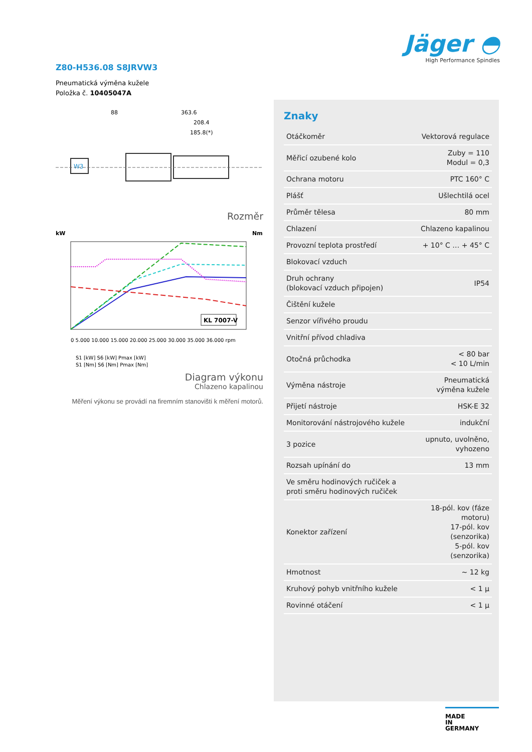Jäger ◓
High Performance Spindles
Z80-H536.08 S8JRVW3
Pneumatická výměna kužele
Položka č. 10405047A
W3
88
363.6
208.4
185.8(*)
Rozměr
kW
Nm
KL 7007-V
0 5.000 10.000 15.000 20.000 25.000 30.000 35.000 36.000 rpm
S1 [kW] S6 [kW] Pmax [kW]
S1 [Nm] S6 [Nm] Pmax [Nm]
Diagram výkonu
Chlazeno kapalinou
Měření výkonu se provádí na firemním stanovišti k měření motorů.
Znaky
| Otáčkoměr | Vektorová regulace |
| Měřicí ozubené kolo | Zuby = 110 Modul = 0,3 |
| Ochrana motoru | PTC 160° C |
| Plášť | Ušlechtilá ocel |
| Průměr tělesa | 80 mm |
| Chlazení | Chlazeno kapalinou |
| Provozní teplota prostředí | + 10° C … + 45° C |
| Blokovací vzduch | |
| Druh ochrany (blokovací vzduch připojen) | IP54 |
| Čištění kužele | |
| Senzor vířivého proudu | |
| Vnitřní přívod chladiva | |
| Otočná průchodka | < 80 bar < 10 L/min |
| Výměna nástroje | Pneumatická výměna kužele |
| Přijetí nástroje | HSK-E 32 |
| Monitorování nástrojového kužele | indukční |
| 3 pozice | upnuto, uvolněno, vyhozeno |
| Rozsah upínání do | 13 mm |
| Ve směru hodinových ručiček a proti směru hodinových ručiček | |
| Konektor zařízení | 18-pól. kov (fáze motoru) 17-pól. kov (senzorika) 5-pól. kov (senzorika) |
| Hmotnost | ~ 12 kg |
| Kruhový pohyb vnitřního kužele | < 1 µ |
| Rovinné otáčení | < 1 µ |
MADE
IN
GERMANY